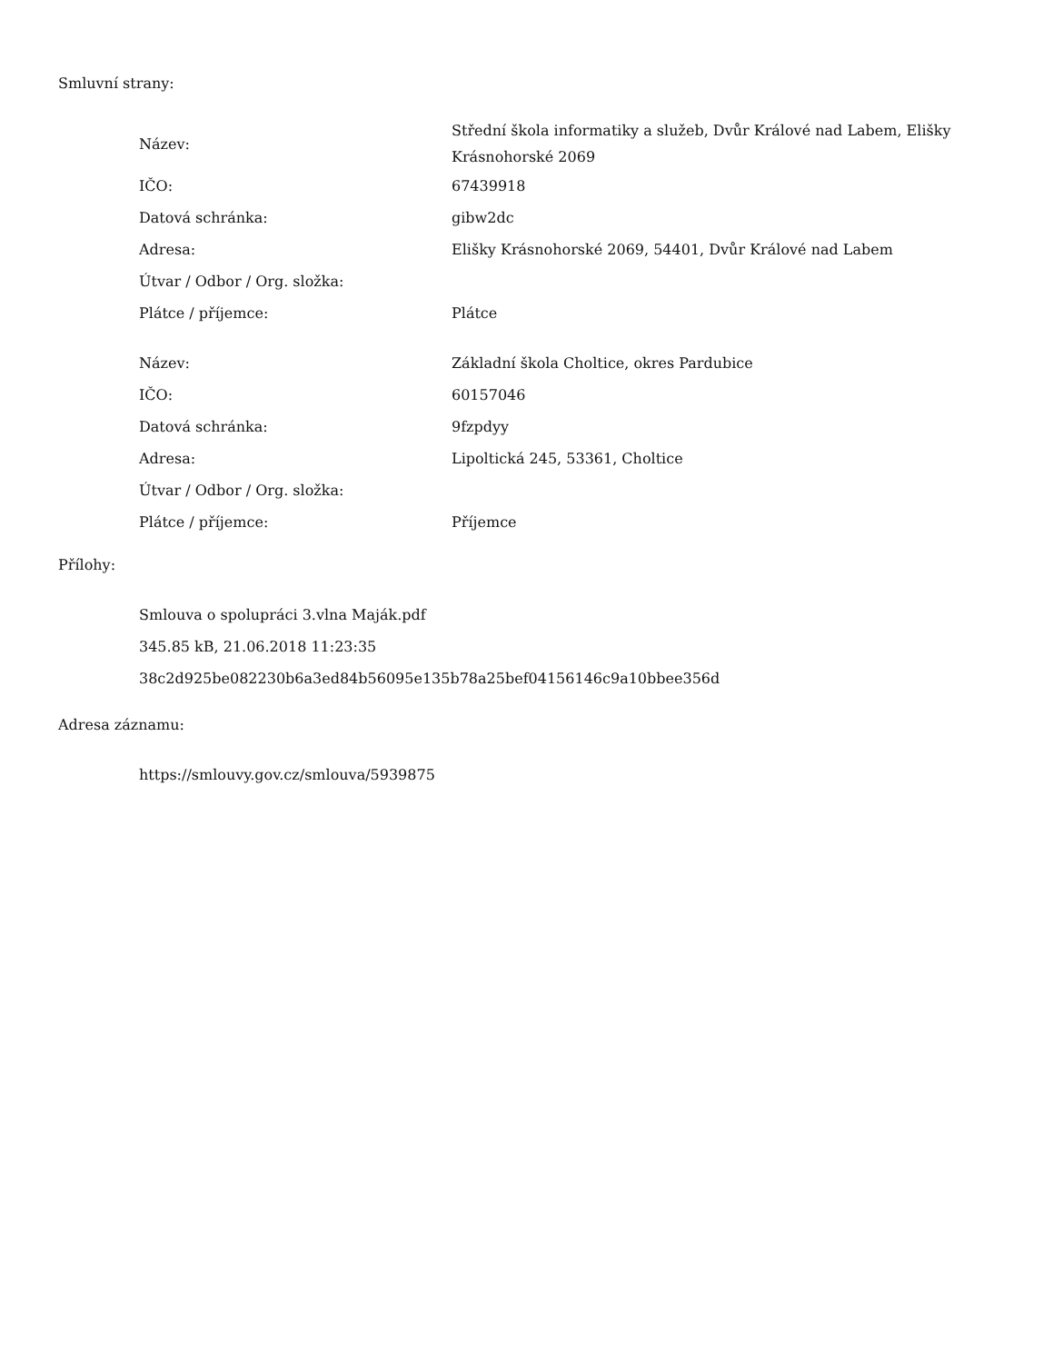Smluvní strany:
| Název: | Střední škola informatiky a služeb, Dvůr Králové nad Labem, Elišky Krásnohorské 2069 |
| IČO: | 67439918 |
| Datová schránka: | gibw2dc |
| Adresa: | Elišky Krásnohorské 2069, 54401, Dvůr Králové nad Labem |
| Útvar / Odbor / Org. složka: | |
| Plátce / příjemce: | Plátce |
| Název: | Základní škola Choltice, okres Pardubice |
| IČO: | 60157046 |
| Datová schránka: | 9fzpdyy |
| Adresa: | Lipoltická 245, 53361, Choltice |
| Útvar / Odbor / Org. složka: | |
| Plátce / příjemce: | Příjemce |
Přílohy:
Smlouva o spolupráci 3.vlna Maják.pdf
345.85 kB, 21.06.2018 11:23:35
38c2d925be082230b6a3ed84b56095e135b78a25bef04156146c9a10bbee356d
Adresa záznamu:
https://smlouvy.gov.cz/smlouva/5939875